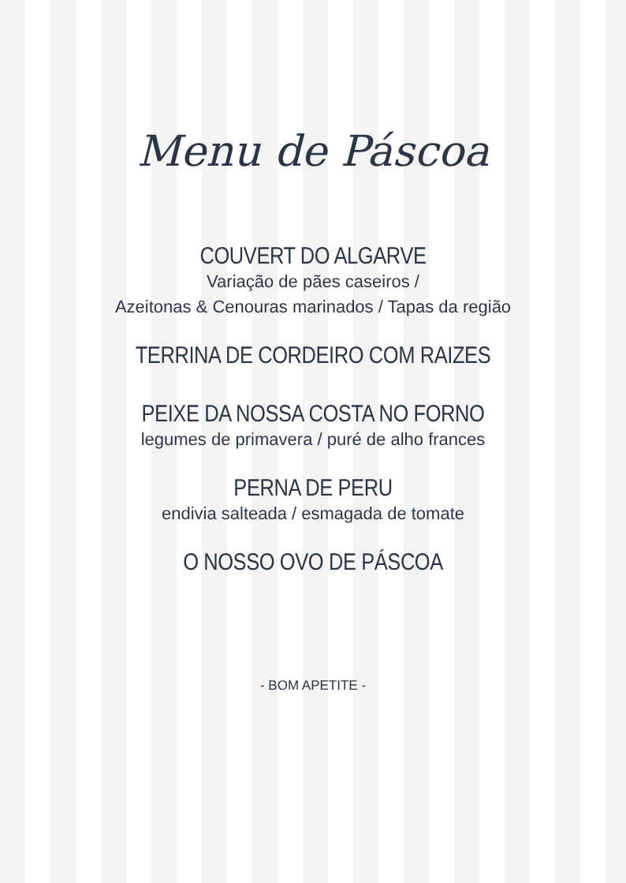Menu de Páscoa
COUVERT DO ALGARVE
Variação de pães caseiros /
Azeitonas & Cenouras marinados / Tapas da região
TERRINA DE CORDEIRO COM RAIZES
PEIXE DA NOSSA COSTA NO FORNO
legumes de primavera / puré de alho frances
PERNA DE PERU
endivia salteada / esmagada de tomate
O NOSSO OVO DE PÁSCOA
- BOM APETITE -